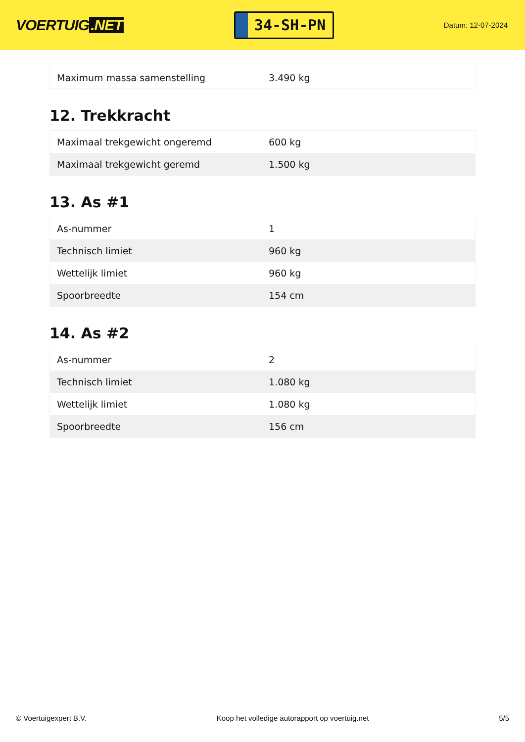VOERTUIG.NET
34-SH-PN
Datum: 12-07-2024
| Maximum massa samenstelling | 3.490 kg |
12. Trekkracht
| Maximaal trekgewicht ongeremd | 600 kg |
| Maximaal trekgewicht geremd | 1.500 kg |
13. As #1
| As-nummer | 1 |
| Technisch limiet | 960 kg |
| Wettelijk limiet | 960 kg |
| Spoorbreedte | 154 cm |
14. As #2
| As-nummer | 2 |
| Technisch limiet | 1.080 kg |
| Wettelijk limiet | 1.080 kg |
| Spoorbreedte | 156 cm |
© Voertuigexpert B.V. Koop het volledige autorapport op voertuig.net 5/5